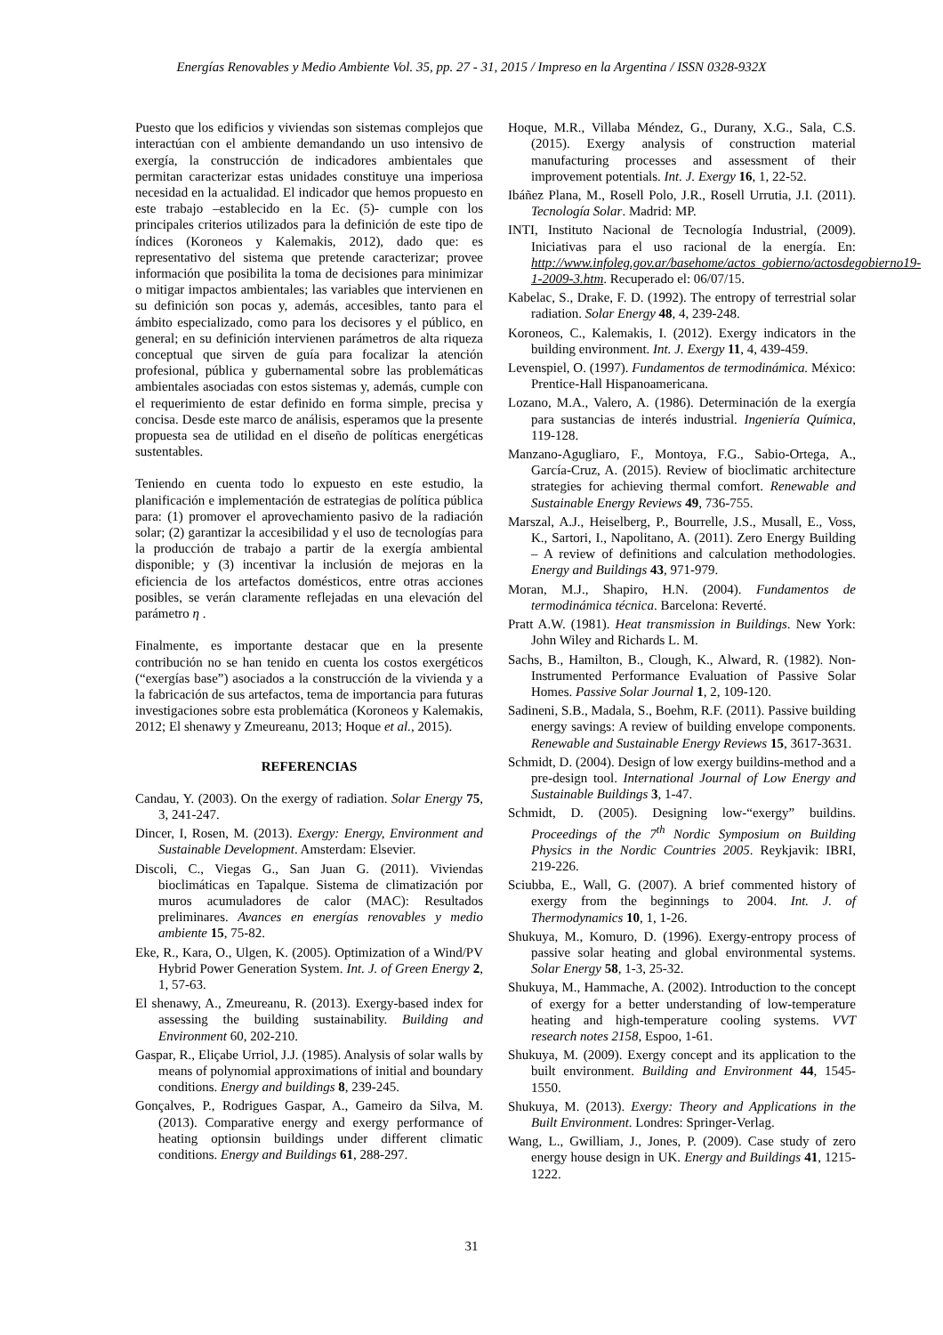Energías Renovables y Medio Ambiente Vol. 35, pp. 27 - 31, 2015 / Impreso en la Argentina / ISSN 0328-932X
Puesto que los edificios y viviendas son sistemas complejos que interactúan con el ambiente demandando un uso intensivo de exergía, la construcción de indicadores ambientales que permitan caracterizar estas unidades constituye una imperiosa necesidad en la actualidad. El indicador que hemos propuesto en este trabajo –establecido en la Ec. (5)- cumple con los principales criterios utilizados para la definición de este tipo de índices (Koroneos y Kalemakis, 2012), dado que: es representativo del sistema que pretende caracterizar; provee información que posibilita la toma de decisiones para minimizar o mitigar impactos ambientales; las variables que intervienen en su definición son pocas y, además, accesibles, tanto para el ámbito especializado, como para los decisores y el público, en general; en su definición intervienen parámetros de alta riqueza conceptual que sirven de guía para focalizar la atención profesional, pública y gubernamental sobre las problemáticas ambientales asociadas con estos sistemas y, además, cumple con el requerimiento de estar definido en forma simple, precisa y concisa. Desde este marco de análisis, esperamos que la presente propuesta sea de utilidad en el diseño de políticas energéticas sustentables.
Teniendo en cuenta todo lo expuesto en este estudio, la planificación e implementación de estrategias de política pública para: (1) promover el aprovechamiento pasivo de la radiación solar; (2) garantizar la accesibilidad y el uso de tecnologías para la producción de trabajo a partir de la exergía ambiental disponible; y (3) incentivar la inclusión de mejoras en la eficiencia de los artefactos domésticos, entre otras acciones posibles, se verán claramente reflejadas en una elevación del parámetro η .
Finalmente, es importante destacar que en la presente contribución no se han tenido en cuenta los costos exergéticos (“exergías base”) asociados a la construcción de la vivienda y a la fabricación de sus artefactos, tema de importancia para futuras investigaciones sobre esta problemática (Koroneos y Kalemakis, 2012; El shenawy y Zmeureanu, 2013; Hoque et al., 2015).
REFERENCIAS
Candau, Y. (2003). On the exergy of radiation. Solar Energy 75, 3, 241-247.
Dincer, I, Rosen, M. (2013). Exergy: Energy, Environment and Sustainable Development. Amsterdam: Elsevier.
Discoli, C., Viegas G., San Juan G. (2011). Viviendas bioclimáticas en Tapalque. Sistema de climatización por muros acumuladores de calor (MAC): Resultados preliminares. Avances en energías renovables y medio ambiente 15, 75-82.
Eke, R., Kara, O., Ulgen, K. (2005). Optimization of a Wind/PV Hybrid Power Generation System. Int. J. of Green Energy 2, 1, 57-63.
El shenawy, A., Zmeureanu, R. (2013). Exergy-based index for assessing the building sustainability. Building and Environment 60, 202-210.
Gaspar, R., Eliçabe Urriol, J.J. (1985). Analysis of solar walls by means of polynomial approximations of initial and boundary conditions. Energy and buildings 8, 239-245.
Gonçalves, P., Rodrigues Gaspar, A., Gameiro da Silva, M. (2013). Comparative energy and exergy performance of heating optionsin buildings under different climatic conditions. Energy and Buildings 61, 288-297.
Hoque, M.R., Villaba Méndez, G., Durany, X.G., Sala, C.S. (2015). Exergy analysis of construction material manufacturing processes and assessment of their improvement potentials. Int. J. Exergy 16, 1, 22-52.
Ibáñez Plana, M., Rosell Polo, J.R., Rosell Urrutia, J.I. (2011). Tecnología Solar. Madrid: MP.
INTI, Instituto Nacional de Tecnología Industrial, (2009). Iniciativas para el uso racional de la energía. En: http://www.infoleg.gov.ar/basehome/actos_gobierno/actosdegobierno19-1-2009-3.htm. Recuperado el: 06/07/15.
Kabelac, S., Drake, F. D. (1992). The entropy of terrestrial solar radiation. Solar Energy 48, 4, 239-248.
Koroneos, C., Kalemakis, I. (2012). Exergy indicators in the building environment. Int. J. Exergy 11, 4, 439-459.
Levenspiel, O. (1997). Fundamentos de termodinámica. México: Prentice-Hall Hispanoamericana.
Lozano, M.A., Valero, A. (1986). Determinación de la exergía para sustancias de interés industrial. Ingeniería Química, 119-128.
Manzano-Agugliaro, F., Montoya, F.G., Sabio-Ortega, A., García-Cruz, A. (2015). Review of bioclimatic architecture strategies for achieving thermal comfort. Renewable and Sustainable Energy Reviews 49, 736-755.
Marszal, A.J., Heiselberg, P., Bourrelle, J.S., Musall, E., Voss, K., Sartori, I., Napolitano, A. (2011). Zero Energy Building – A review of definitions and calculation methodologies. Energy and Buildings 43, 971-979.
Moran, M.J., Shapiro, H.N. (2004). Fundamentos de termodinámica técnica. Barcelona: Reverté.
Pratt A.W. (1981). Heat transmission in Buildings. New York: John Wiley and Richards L. M.
Sachs, B., Hamilton, B., Clough, K., Alward, R. (1982). Non-Instrumented Performance Evaluation of Passive Solar Homes. Passive Solar Journal 1, 2, 109-120.
Sadineni, S.B., Madala, S., Boehm, R.F. (2011). Passive building energy savings: A review of building envelope components. Renewable and Sustainable Energy Reviews 15, 3617-3631.
Schmidt, D. (2004). Design of low exergy buildins-method and a pre-design tool. International Journal of Low Energy and Sustainable Buildings 3, 1-47.
Schmidt, D. (2005). Designing low-“exergy” buildins. Proceedings of the 7<sup>th</sup> Nordic Symposium on Building Physics in the Nordic Countries 2005. Reykjavik: IBRI, 219-226.
Sciubba, E., Wall, G. (2007). A brief commented history of exergy from the beginnings to 2004. Int. J. of Thermodynamics 10, 1, 1-26.
Shukuya, M., Komuro, D. (1996). Exergy-entropy process of passive solar heating and global environmental systems. Solar Energy 58, 1-3, 25-32.
Shukuya, M., Hammache, A. (2002). Introduction to the concept of exergy for a better understanding of low-temperature heating and high-temperature cooling systems. VVT research notes 2158, Espoo, 1-61.
Shukuya, M. (2009). Exergy concept and its application to the built environment. Building and Environment 44, 1545-1550.
Shukuya, M. (2013). Exergy: Theory and Applications in the Built Environment. Londres: Springer-Verlag.
Wang, L., Gwilliam, J., Jones, P. (2009). Case study of zero energy house design in UK. Energy and Buildings 41, 1215-1222.
31